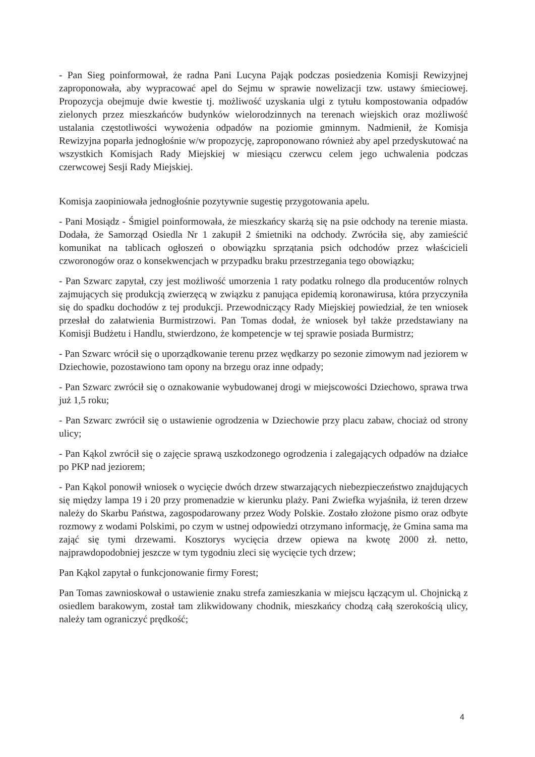- Pan Sieg poinformował, że radna Pani Lucyna Pająk podczas posiedzenia Komisji Rewizyjnej zaproponowała, aby wypracować apel do Sejmu w sprawie nowelizacji tzw. ustawy śmieciowej. Propozycja obejmuje dwie kwestie tj. możliwość uzyskania ulgi z tytułu kompostowania odpadów zielonych przez mieszkańców budynków wielorodzinnych na terenach wiejskich oraz możliwość ustalania częstotliwości wywożenia odpadów na poziomie gminnym. Nadmienił, że Komisja Rewizyjna poparła jednogłośnie w/w propozycję, zaproponowano również aby apel przedyskutować na wszystkich Komisjach Rady Miejskiej w miesiącu czerwcu celem jego uchwalenia podczas czerwcowej Sesji Rady Miejskiej.
Komisja zaopiniowała jednogłośnie pozytywnie sugestię przygotowania apelu.
- Pani Mosiądz - Śmigiel poinformowała, że mieszkańcy skarżą się na psie odchody na terenie miasta. Dodała, że Samorząd Osiedla Nr 1 zakupił 2 śmietniki na odchody. Zwróciła się, aby zamieścić komunikat na tablicach ogłoszeń o obowiązku sprzątania psich odchodów przez właścicieli czworonogów oraz o konsekwencjach w przypadku braku przestrzegania tego obowiązku;
- Pan Szwarc zapytał, czy jest możliwość umorzenia 1 raty podatku rolnego dla producentów rolnych zajmujących się produkcją zwierzęcą w związku z panująca epidemią koronawirusa, która przyczyniła się do spadku dochodów z tej produkcji. Przewodniczący Rady Miejskiej powiedział, że ten wniosek przesłał do załatwienia Burmistrzowi. Pan Tomas dodał, że wniosek był także przedstawiany na Komisji Budżetu i Handlu, stwierdzono, że kompetencje w tej sprawie posiada Burmistrz;
- Pan Szwarc wrócił się o uporządkowanie terenu przez wędkarzy po sezonie zimowym nad jeziorem w Dziechowie, pozostawiono tam opony na brzegu oraz inne odpady;
- Pan Szwarc zwrócił się o oznakowanie wybudowanej drogi w miejscowości Dziechowo, sprawa trwa już 1,5 roku;
- Pan Szwarc zwrócił się o ustawienie ogrodzenia w Dziechowie przy placu zabaw, chociaż od strony ulicy;
- Pan Kąkol zwrócił się o zajęcie sprawą uszkodzonego ogrodzenia i zalegających odpadów na działce po PKP nad jeziorem;
- Pan Kąkol ponowił wniosek o wycięcie dwóch drzew stwarzających niebezpieczeństwo znajdujących się między lampa 19 i 20 przy promenadzie w kierunku plaży. Pani Zwiefka wyjaśniła, iż teren drzew należy do Skarbu Państwa, zagospodarowany przez Wody Polskie. Zostało złożone pismo oraz odbyte rozmowy z wodami Polskimi, po czym w ustnej odpowiedzi otrzymano informację, że Gmina sama ma zająć się tymi drzewami. Kosztorys wycięcia drzew opiewa na kwotę 2000 zł. netto, najprawdopodobniej jeszcze w tym tygodniu zleci się wycięcie tych drzew;
Pan Kąkol zapytał o funkcjonowanie firmy Forest;
Pan Tomas zawnioskował o ustawienie znaku strefa zamieszkania w miejscu łączącym ul. Chojnicką z osiedlem barakowym, został tam zlikwidowany chodnik, mieszkańcy chodzą całą szerokością ulicy, należy tam ograniczyć prędkość;
4